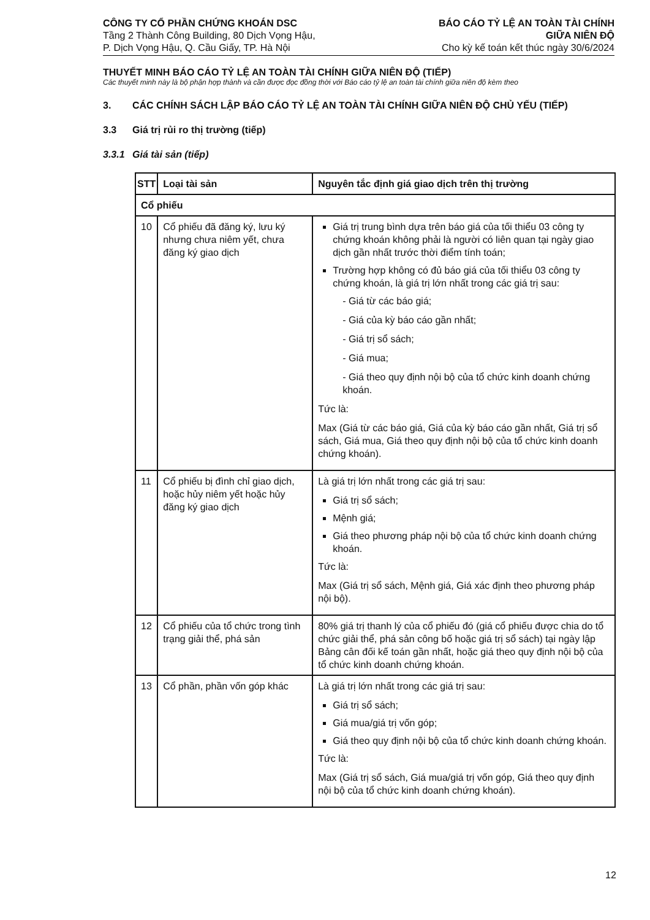CÔNG TY CỔ PHẦN CHỨNG KHOÁN DSC
Tầng 2 Thành Công Building, 80 Dịch Vọng Hậu,
P. Dịch Vọng Hậu, Q. Cầu Giấy, TP. Hà Nội
BÁO CÁO TỶ LỆ AN TOÀN TÀI CHÍNH
GIỮA NIÊN ĐỘ
Cho kỳ kế toán kết thúc ngày 30/6/2024
THUYẾT MINH BÁO CÁO TỶ LỆ AN TOÀN TÀI CHÍNH GIỮA NIÊN ĐỘ (TIẾP)
Các thuyết minh này là bộ phận hợp thành và cần được đọc đồng thời với Báo cáo tỷ lệ an toàn tài chính giữa niên độ kèm theo
3. CÁC CHÍNH SÁCH LẬP BÁO CÁO TỶ LỆ AN TOÀN TÀI CHÍNH GIỮA NIÊN ĐỘ CHỦ YẾU (TIẾP)
3.3 Giá trị rủi ro thị trường (tiếp)
3.3.1 Giá tài sản (tiếp)
| STT | Loại tài sản | Nguyên tắc định giá giao dịch trên thị trường |
| --- | --- | --- |
| Cổ phiếu | | |
| 10 | Cổ phiếu đã đăng ký, lưu ký nhưng chưa niêm yết, chưa đăng ký giao dịch | Giá trị trung bình dựa trên báo giá của tối thiểu 03 công ty chứng khoán không phải là người có liên quan tại ngày giao dịch gần nhất trước thời điểm tính toán; Trường hợp không có đủ báo giá của tối thiểu 03 công ty chứng khoán, là giá trị lớn nhất trong các giá trị sau: - Giá từ các báo giá; - Giá của kỳ báo cáo gần nhất; - Giá trị sổ sách; - Giá mua; - Giá theo quy định nội bộ của tổ chức kinh doanh chứng khoán. Tức là: Max (Giá từ các báo giá, Giá của kỳ báo cáo gần nhất, Giá trị sổ sách, Giá mua, Giá theo quy định nội bộ của tổ chức kinh doanh chứng khoán). |
| 11 | Cổ phiếu bị đình chỉ giao dịch, hoặc hủy niêm yết hoặc hủy đăng ký giao dịch | Là giá trị lớn nhất trong các giá trị sau: Giá trị sổ sách; Mệnh giá; Giá theo phương pháp nội bộ của tổ chức kinh doanh chứng khoán. Tức là: Max (Giá trị sổ sách, Mệnh giá, Giá xác định theo phương pháp nội bộ). |
| 12 | Cổ phiếu của tổ chức trong tình trạng giải thể, phá sản | 80% giá trị thanh lý của cổ phiếu đó (giá cổ phiếu được chia do tổ chức giải thể, phá sản công bố hoặc giá trị sổ sách) tại ngày lập Bảng cân đối kế toán gần nhất, hoặc giá theo quy định nội bộ của tổ chức kinh doanh chứng khoán. |
| 13 | Cổ phần, phần vốn góp khác | Là giá trị lớn nhất trong các giá trị sau: Giá trị sổ sách; Giá mua/giá trị vốn góp; Giá theo quy định nội bộ của tổ chức kinh doanh chứng khoán. Tức là: Max (Giá trị sổ sách, Giá mua/giá trị vốn góp, Giá theo quy định nội bộ của tổ chức kinh doanh chứng khoán). |
12